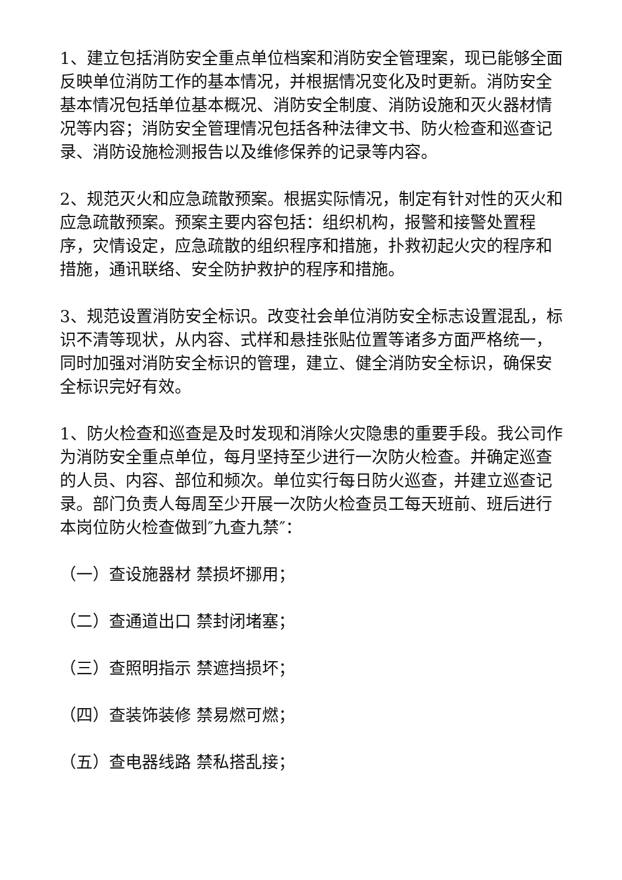1、建立包括消防安全重点单位档案和消防安全管理案，现已能够全面反映单位消防工作的基本情况，并根据情况变化及时更新。消防安全基本情况包括单位基本概况、消防安全制度、消防设施和灭火器材情况等内容；消防安全管理情况包括各种法律文书、防火检查和巡查记录、消防设施检测报告以及维修保养的记录等内容。
2、规范灭火和应急疏散预案。根据实际情况，制定有针对性的灭火和应急疏散预案。预案主要内容包括：组织机构，报警和接警处置程序，灾情设定，应急疏散的组织程序和措施，扑救初起火灾的程序和措施，通讯联络、安全防护救护的程序和措施。
3、规范设置消防安全标识。改变社会单位消防安全标志设置混乱，标识不清等现状，从内容、式样和悬挂张贴位置等诸多方面严格统一，同时加强对消防安全标识的管理，建立、健全消防安全标识，确保安全标识完好有效。
1、防火检查和巡查是及时发现和消除火灾隐患的重要手段。我公司作为消防安全重点单位，每月坚持至少进行一次防火检查。并确定巡查的人员、内容、部位和频次。单位实行每日防火巡查，并建立巡查记录。部门负责人每周至少开展一次防火检查员工每天班前、班后进行本岗位防火检查做到″九查九禁″：
（一）查设施器材 禁损坏挪用；
（二）查通道出口 禁封闭堵塞；
（三）查照明指示 禁遮挡损坏；
（四）查装饰装修 禁易燃可燃；
（五）查电器线路 禁私搭乱接；